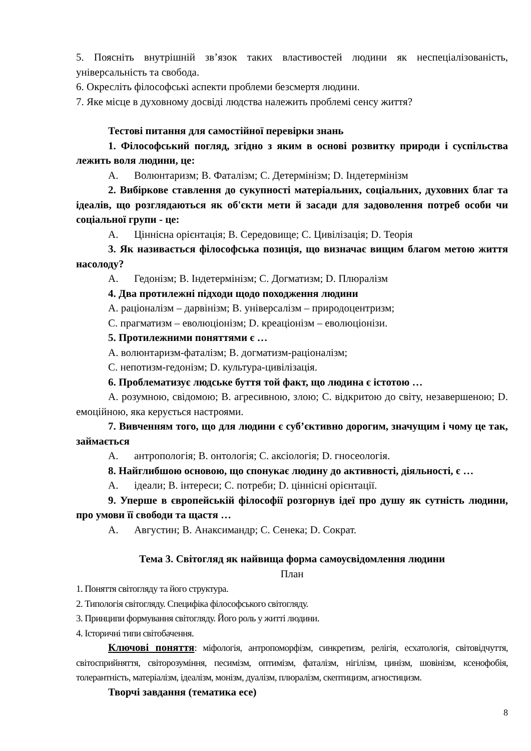5. Поясніть внутрішній зв’язок таких властивостей людини як неспеціалізованість, універсальність та свобода.
6. Окресліть філософські аспекти проблеми безсмертя людини.
7. Яке місце в духовному досвіді людства належить проблемі сенсу життя?
Тестові питання для самостійної перевірки знань
1. Філософський погляд, згідно з яким в основі розвитку природи і суспільства лежить воля людини, це:
A. Волюнтаризм; B. Фаталізм; C. Детермінізм; D. Індетермінізм
2. Вибіркове ставлення до сукупності матеріальних, соціальних, духовних благ та ідеалів, що розглядаються як об'єкти мети й засади для задоволення потреб особи чи соціальної групи - це:
A. Ціннісна орієнтація; B. Середовище; C. Цивілізація; D. Теорія
3. Як називається філософська позиція, що визначає вищим благом метою життя насолоду?
A. Гедонізм; B. Індетермінізм; C. Догматизм; D. Плюралізм
4. Два протилежні підходи щодо походження людини
A. раціоналізм – дарвінізм; B. універсалізм – природоцентризм;
C. прагматизм – еволюціонізм; D. креаціонізм – еволюціонізи.
5. Протилежними поняттями є …
A. волюнтаризм-фаталізм; B. догматизм-раціоналізм;
C. непотизм-гедонізм; D. культура-цивілізація.
6. Проблематизує людське буття той факт, що людина є істотою …
A. розумною, свідомою; B. агресивною, злою; C. відкритою до світу, незавершеною; D. емоційною, яка керується настроями.
7. Вивченням того, що для людини є суб’єктивно дорогим, значущим і чому це так, займається
A. антропологія; B. онтологія; C. аксіологія; D. гносеологія.
8. Найглибшою основою, що спонукає людину до активності, діяльності, є …
A. ідеали; B. інтереси; C. потреби; D. ціннісні орієнтації.
9. Уперше в європейській філософії розгорнув ідеї про душу як сутність людини, про умови її свободи та щастя …
A. Августин; B. Анаксимандр; C. Сенека; D. Сократ.
Тема 3. Світогляд як найвища форма самоусвідомлення людини
План
1. Поняття світогляду та його структура.
2. Типологія світогляду. Специфіка філософського світогляду.
3. Принципи формування світогляду. Його роль у житті людини.
4. Історичні типи світобачення.
Ключові поняття: міфологія, антропоморфізм, синкретизм, релігія, есхатологія, світовідчуття, світосприйняття, світорозуміння, песимізм, оптимізм, фаталізм, нігілізм, цинізм, шовінізм, ксенофобія, толерантність, матеріалізм, ідеалізм, монізм, дуалізм, плюралізм, скептицизм, агностицизм.
Творчі завдання (тематика есе)
8